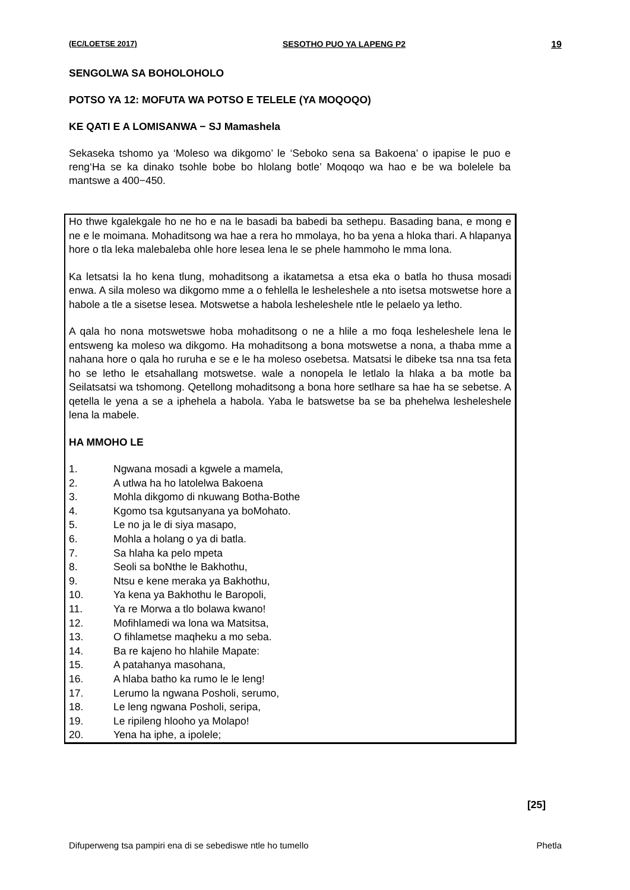(EC/LOETSE 2017) SESOTHO PUO YA LAPENG P2 19
SENGOLWA SA BOHOLOHOLO
POTSO YA 12: MOFUTA WA POTSO E TELELE (YA MOQOQO)
KE QATI E A LOMISANWA − SJ Mamashela
Sekaseka tshomo ya ‘Moleso wa dikgomo’ le ‘Seboko sena sa Bakoena’ o ipapise le puo e reng‘Ha se ka dinako tsohle bobe bo hlolang botle’ Moqoqo wa hao e be wa bolelele ba mantswe a 400−450.
Ho thwe kgalekgale ho ne ho e na le basadi ba babedi ba sethepu. Basading bana, e mong e ne e le moimana. Mohaditsong wa hae a rera ho mmolaya, ho ba yena a hloka thari. A hlapanya hore o tla leka malebaleba ohle hore lesea lena le se phele hammoho le mma lona.
Ka letsatsi la ho kena tlung, mohaditsong a ikatametsa a etsa eka o batla ho thusa mosadi enwa. A sila moleso wa dikgomo mme a o fehlella le lesheleshele a nto isetsa motswetse hore a habole a tle a sisetse lesea. Motswetse a habola lesheleshele ntle le pelaelo ya letho.
A qala ho nona motswetswe hoba mohaditsong o ne a hlile a mo foqa lesheleshele lena le entsweng ka moleso wa dikgomo. Ha mohaditsong a bona motswetse a nona, a thaba mme a nahana hore o qala ho ruruha e se e le ha moleso osebetsa. Matsatsi le dibeke tsa nna tsa feta ho se letho le etsahallang motswetse. wale a nonopela le letlalo la hlaka a ba motle ba Seilatsatsi wa tshomong. Qetellong mohaditsong a bona hore setlhare sa hae ha se sebetse. A qetella le yena a se a iphehela a habola. Yaba le batswetse ba se ba phehelwa lesheleshele lena la mabele.
HA MMOHO LE
1. Ngwana mosadi a kgwele a mamela,
2. A utlwa ha ho latolelwa Bakoena
3. Mohla dikgomo di nkuwang Botha-Bothe
4. Kgomo tsa kgutsanyana ya boMohato.
5. Le no ja le di siya masapo,
6. Mohla a holang o ya di batla.
7. Sa hlaha ka pelo mpeta
8. Seoli sa boNthe le Bakhothu,
9. Ntsu e kene meraka ya Bakhothu,
10. Ya kena ya Bakhothu le Baropoli,
11. Ya re Morwa a tlo bolawa kwano!
12. Mofihlamedi wa lona wa Matsitsa,
13. O fihlametse maqheku a mo seba.
14. Ba re kajeno ho hlahile Mapate:
15. A patahanya masohana,
16. A hlaba batho ka rumo le le leng!
17. Lerumo la ngwana Posholi, serumo,
18. Le leng ngwana Posholi, seripa,
19. Le ripileng hlooho ya Molapo!
20. Yena ha iphe, a ipolele;
[25]
Difuperweng tsa pampiri ena di se sebediswe ntle ho tumello Phetla